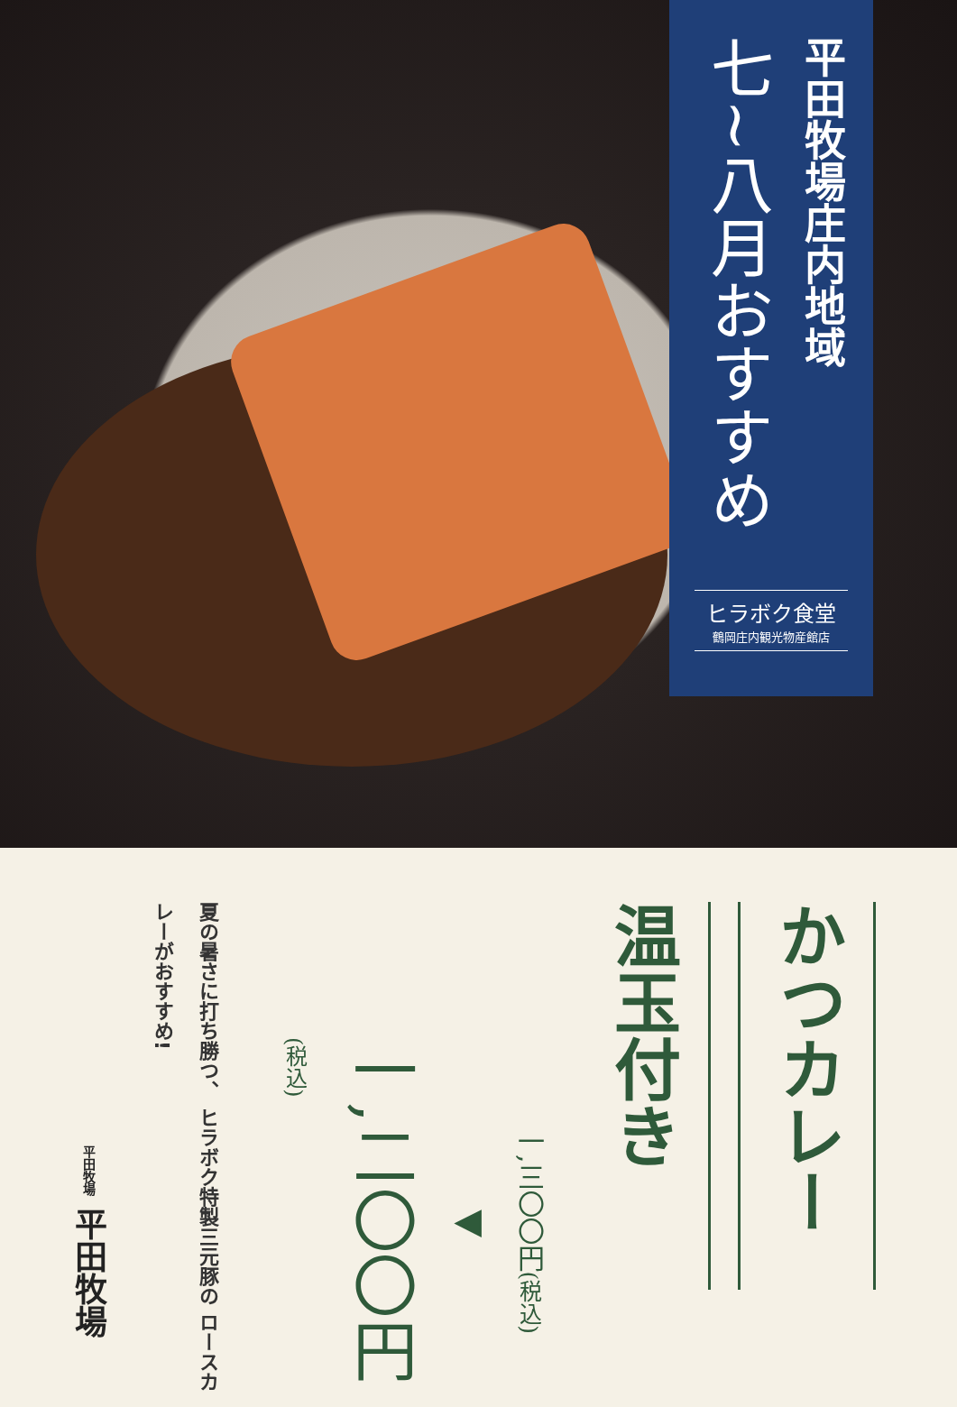平田牧場庄内地域
七~八月おすすめ
ヒラボク食堂
鶴岡庄内観光物産館店
かつカレー
温玉付き
一,三〇〇円(税込)
◀
一,二〇〇円(税込)
夏の暑さに打ち勝つ、 ヒラボク特製三元豚の ロースカレーがおすすめ!
平田牧場 平田牧場